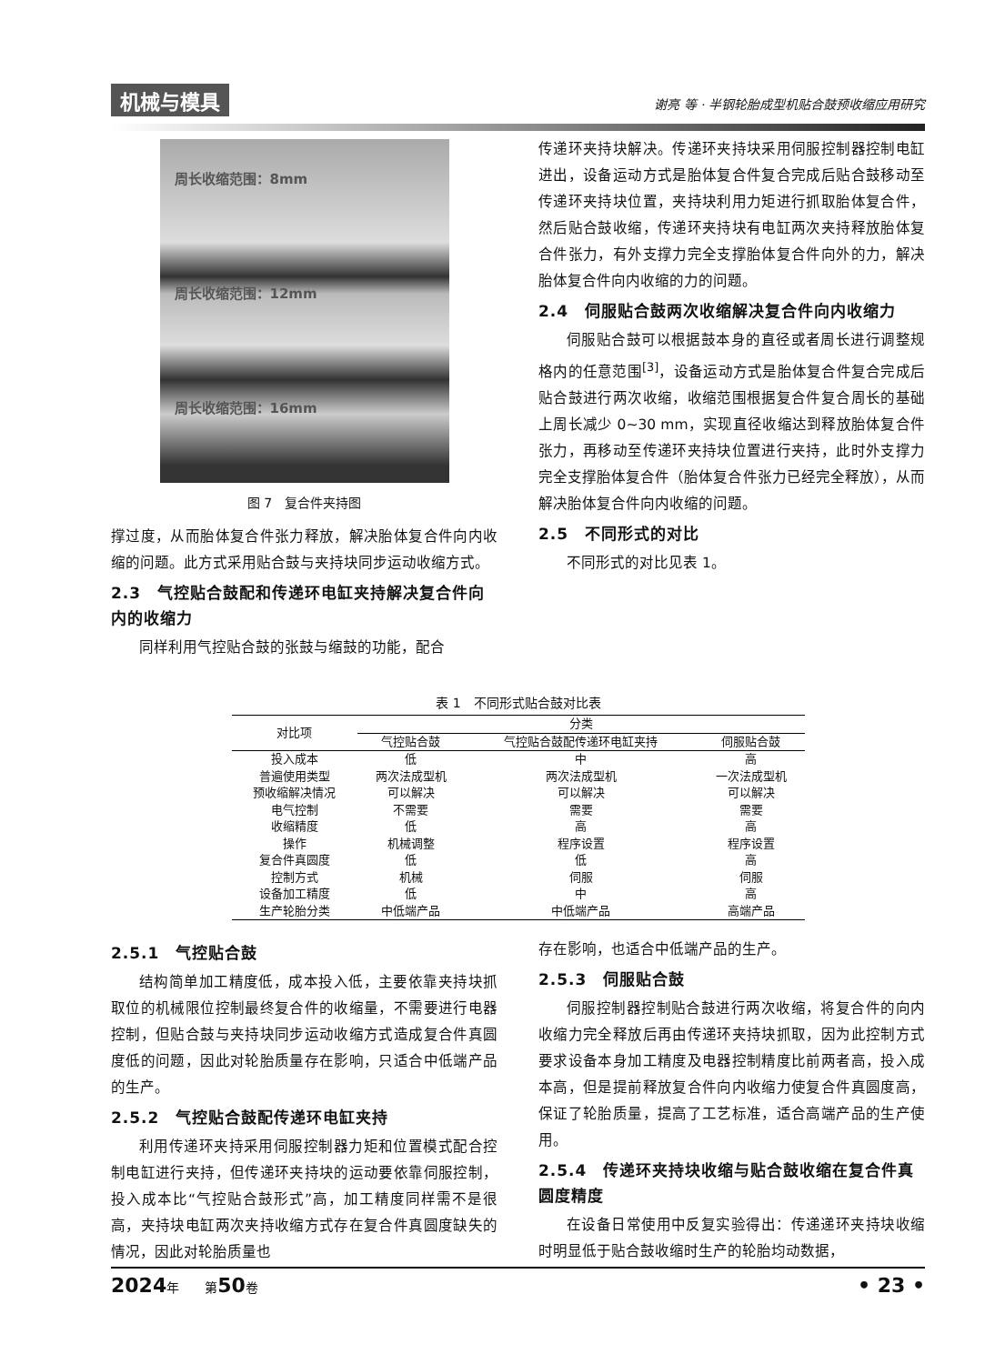机械与模具 谢亮 等 · 半钢轮胎成型机贴合鼓预收缩应用研究
周长收缩范围：8mm
周长收缩范围：12mm
周长收缩范围：16mm
图 7　复合件夹持图
撑过度，从而胎体复合件张力释放，解决胎体复合件向内收缩的问题。此方式采用贴合鼓与夹持块同步运动收缩方式。
2.3　气控贴合鼓配和传递环电缸夹持解决复合件向内的收缩力
同样利用气控贴合鼓的张鼓与缩鼓的功能，配合
传递环夹持块解决。传递环夹持块采用伺服控制器控制电缸进出，设备运动方式是胎体复合件复合完成后贴合鼓移动至传递环夹持块位置，夹持块利用力矩进行抓取胎体复合件，然后贴合鼓收缩，传递环夹持块有电缸两次夹持释放胎体复合件张力，有外支撑力完全支撑胎体复合件向外的力，解决胎体复合件向内收缩的力的问题。
2.4　伺服贴合鼓两次收缩解决复合件向内收缩力
伺服贴合鼓可以根据鼓本身的直径或者周长进行调整规格内的任意范围<sup>[3]</sup>，设备运动方式是胎体复合件复合完成后贴合鼓进行两次收缩，收缩范围根据复合件复合周长的基础上周长减少 0~30 mm，实现直径收缩达到释放胎体复合件张力，再移动至传递环夹持块位置进行夹持，此时外支撑力完全支撑胎体复合件（胎体复合件张力已经完全释放），从而解决胎体复合件向内收缩的问题。
2.5　不同形式的对比
不同形式的对比见表 1。
表 1　不同形式贴合鼓对比表
| 对比项 | 分类 | | |
| --- | --- | --- | --- |
| | 气控贴合鼓 | 气控贴合鼓配传递环电缸夹持 | 伺服贴合鼓 |
| 投入成本 | 低 | 中 | 高 |
| 普遍使用类型 | 两次法成型机 | 两次法成型机 | 一次法成型机 |
| 预收缩解决情况 | 可以解决 | 可以解决 | 可以解决 |
| 电气控制 | 不需要 | 需要 | 需要 |
| 收缩精度 | 低 | 高 | 高 |
| 操作 | 机械调整 | 程序设置 | 程序设置 |
| 复合件真圆度 | 低 | 低 | 高 |
| 控制方式 | 机械 | 伺服 | 伺服 |
| 设备加工精度 | 低 | 中 | 高 |
| 生产轮胎分类 | 中低端产品 | 中低端产品 | 高端产品 |
2.5.1　气控贴合鼓
结构简单加工精度低，成本投入低，主要依靠夹持块抓取位的机械限位控制最终复合件的收缩量，不需要进行电器控制，但贴合鼓与夹持块同步运动收缩方式造成复合件真圆度低的问题，因此对轮胎质量存在影响，只适合中低端产品的生产。
2.5.2　气控贴合鼓配传递环电缸夹持
利用传递环夹持采用伺服控制器力矩和位置模式配合控制电缸进行夹持，但传递环夹持块的运动要依靠伺服控制，投入成本比“气控贴合鼓形式”高，加工精度同样需不是很高，夹持块电缸两次夹持收缩方式存在复合件真圆度缺失的情况，因此对轮胎质量也
存在影响，也适合中低端产品的生产。
2.5.3　伺服贴合鼓
伺服控制器控制贴合鼓进行两次收缩，将复合件的向内收缩力完全释放后再由传递环夹持块抓取，因为此控制方式要求设备本身加工精度及电器控制精度比前两者高，投入成本高，但是提前释放复合件向内收缩力使复合件真圆度高，保证了轮胎质量，提高了工艺标准，适合高端产品的生产使用。
2.5.4　传递环夹持块收缩与贴合鼓收缩在复合件真圆度精度
在设备日常使用中反复实验得出：传递递环夹持块收缩时明显低于贴合鼓收缩时生产的轮胎均动数据，
2024年　　第50卷 • 23 •